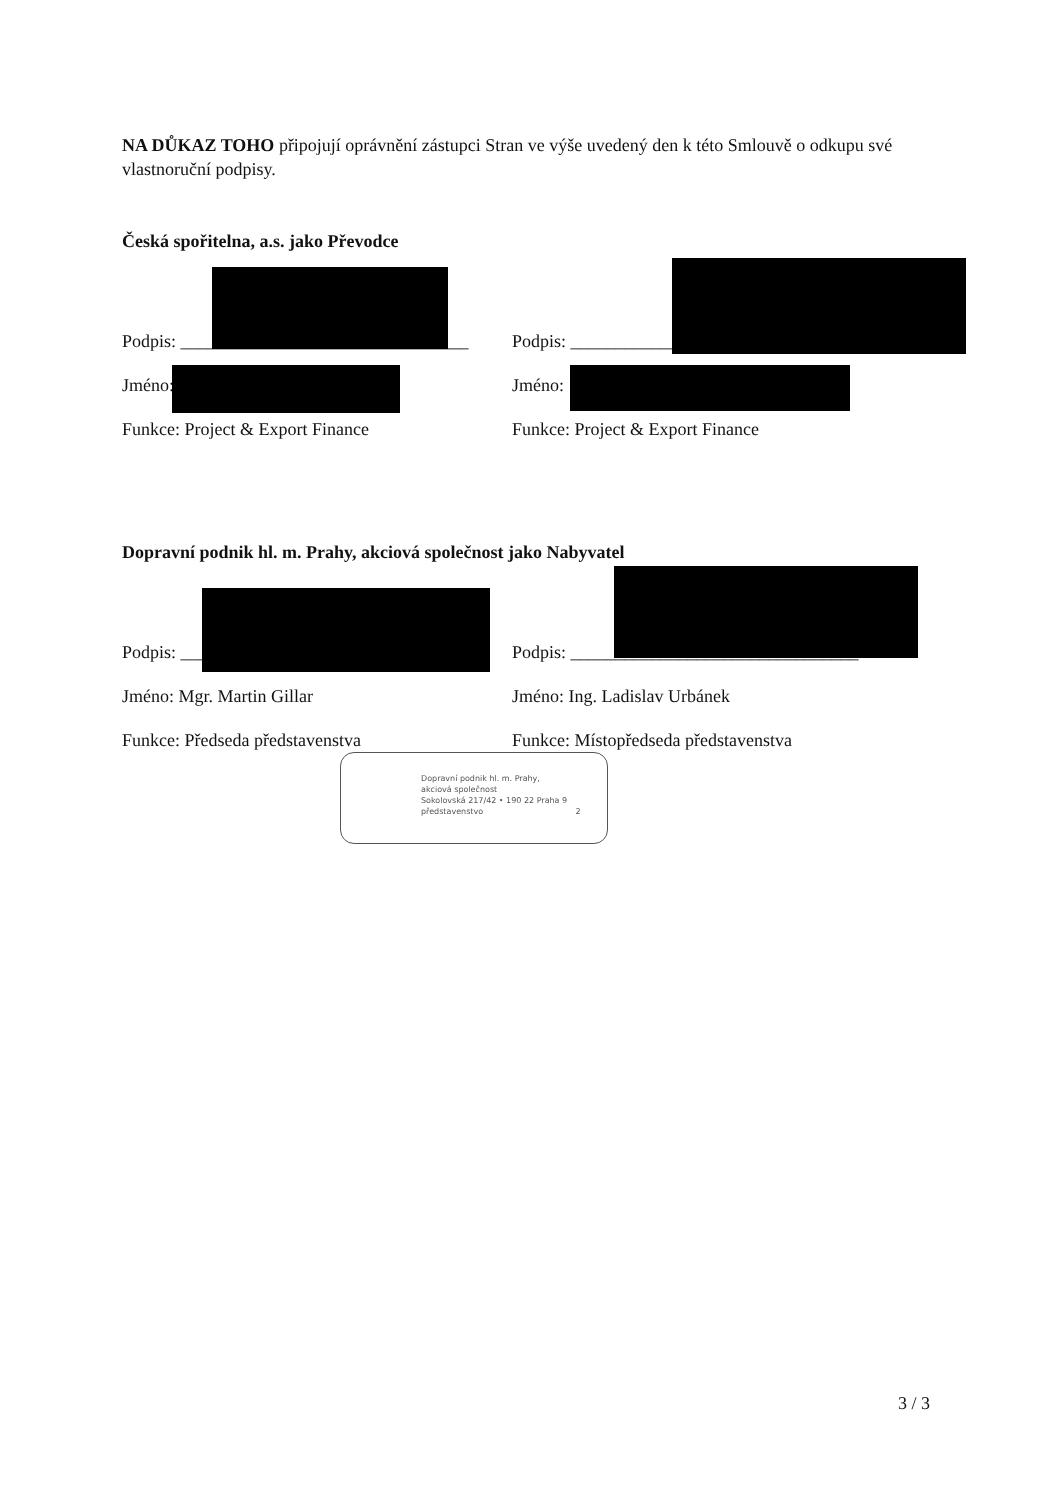NA DŮKAZ TOHO připojují oprávnění zástupci Stran ve výše uvedený den k této Smlouvě o odkupu své vlastnoruční podpisy.
Česká spořitelna, a.s. jako Převodce
Podpis: ________________________________
Podpis: ________________________________
Jméno: Jméno:
Funkce: Project & Export Finance Funkce: Project & Export Finance
Dopravní podnik hl. m. Prahy, akciová společnost jako Nabyvatel
Podpis: ________________________________
Podpis: ________________________________
Jméno: Mgr. Martin Gillar Jméno: Ing. Ladislav Urbánek
Funkce: Předseda představenstva Funkce: Místopředseda představenstva
Dopravní podnik hl. m. Prahy,
akciová společnost
Sokolovská 217/42 • 190 22 Praha 9
představenstvo 2
3 / 3